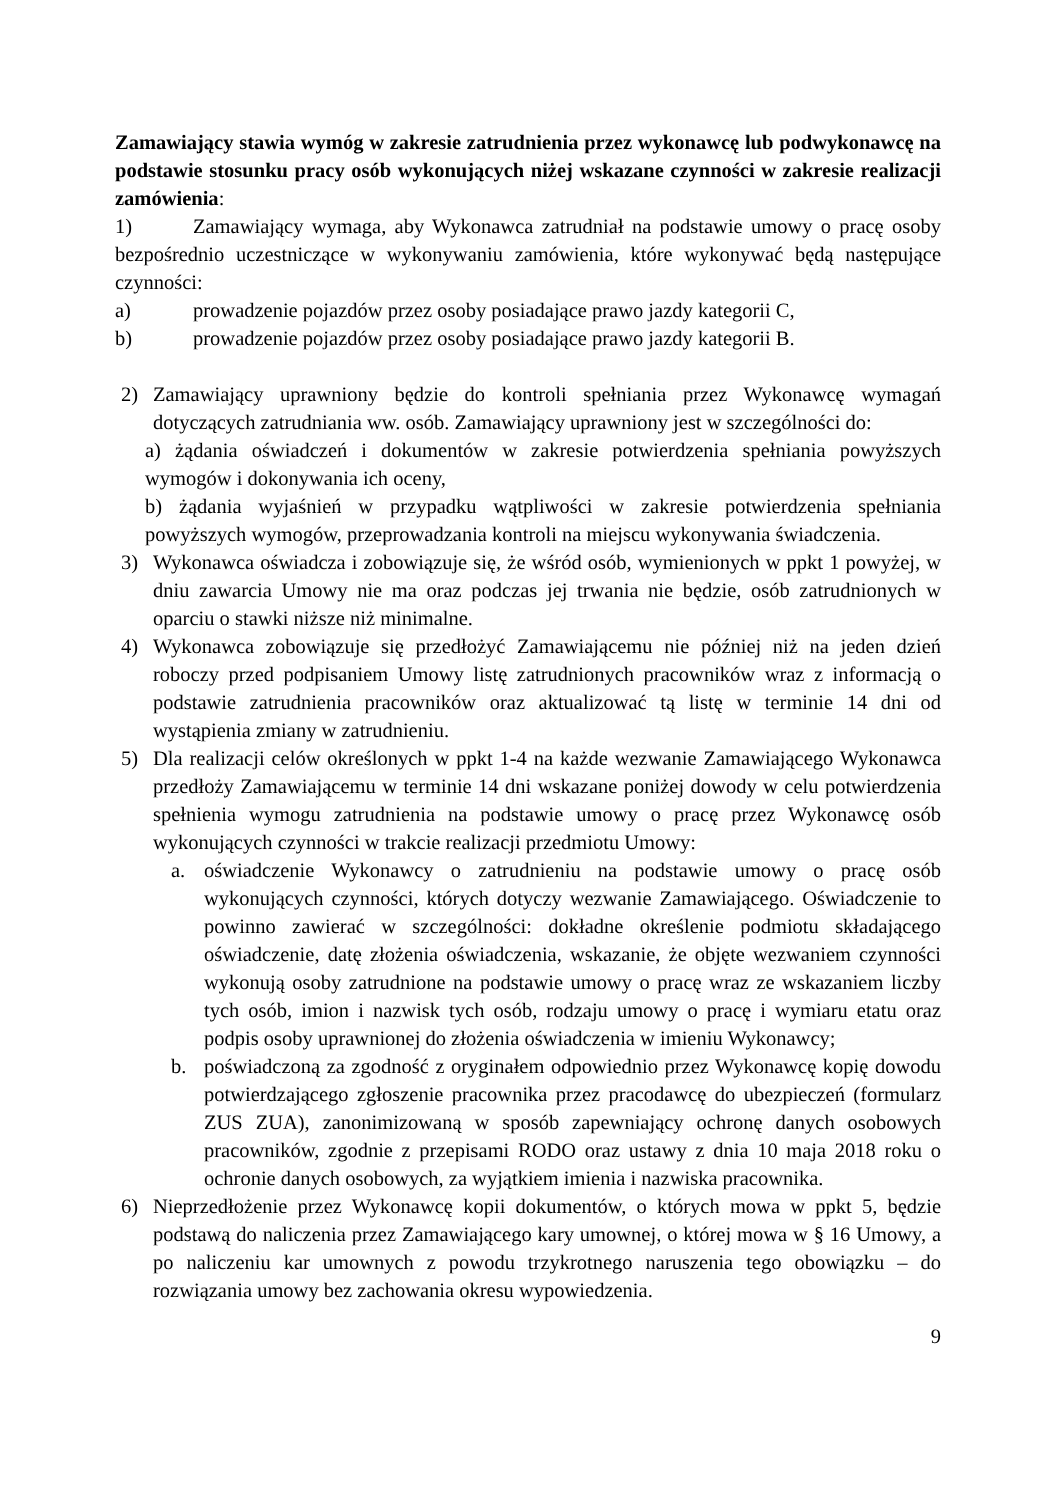Zamawiający stawia wymóg w zakresie zatrudnienia przez wykonawcę lub podwykonawcę na podstawie stosunku pracy osób wykonujących niżej wskazane czynności w zakresie realizacji zamówienia:
1) Zamawiający wymaga, aby Wykonawca zatrudniał na podstawie umowy o pracę osoby bezpośrednio uczestniczące w wykonywaniu zamówienia, które wykonywać będą następujące czynności:
a) prowadzenie pojazdów przez osoby posiadające prawo jazdy kategorii C,
b) prowadzenie pojazdów przez osoby posiadające prawo jazdy kategorii B.
2) Zamawiający uprawniony będzie do kontroli spełniania przez Wykonawcę wymagań dotyczących zatrudniania ww. osób. Zamawiający uprawniony jest w szczególności do:
a) żądania oświadczeń i dokumentów w zakresie potwierdzenia spełniania powyższych wymogów i dokonywania ich oceny,
b) żądania wyjaśnień w przypadku wątpliwości w zakresie potwierdzenia spełniania powyższych wymogów, przeprowadzania kontroli na miejscu wykonywania świadczenia.
3) Wykonawca oświadcza i zobowiązuje się, że wśród osób, wymienionych w ppkt 1 powyżej, w dniu zawarcia Umowy nie ma oraz podczas jej trwania nie będzie, osób zatrudnionych w oparciu o stawki niższe niż minimalne.
4) Wykonawca zobowiązuje się przedłożyć Zamawiającemu nie później niż na jeden dzień roboczy przed podpisaniem Umowy listę zatrudnionych pracowników wraz z informacją o podstawie zatrudnienia pracowników oraz aktualizować tą listę w terminie 14 dni od wystąpienia zmiany w zatrudnieniu.
5) Dla realizacji celów określonych w ppkt 1-4 na każde wezwanie Zamawiającego Wykonawca przedłoży Zamawiającemu w terminie 14 dni wskazane poniżej dowody w celu potwierdzenia spełnienia wymogu zatrudnienia na podstawie umowy o pracę przez Wykonawcę osób wykonujących czynności w trakcie realizacji przedmiotu Umowy:
a. oświadczenie Wykonawcy o zatrudnieniu na podstawie umowy o pracę osób wykonujących czynności, których dotyczy wezwanie Zamawiającego. Oświadczenie to powinno zawierać w szczególności: dokładne określenie podmiotu składającego oświadczenie, datę złożenia oświadczenia, wskazanie, że objęte wezwaniem czynności wykonują osoby zatrudnione na podstawie umowy o pracę wraz ze wskazaniem liczby tych osób, imion i nazwisk tych osób, rodzaju umowy o pracę i wymiaru etatu oraz podpis osoby uprawnionej do złożenia oświadczenia w imieniu Wykonawcy;
b. poświadczoną za zgodność z oryginałem odpowiednio przez Wykonawcę kopię dowodu potwierdzającego zgłoszenie pracownika przez pracodawcę do ubezpieczeń (formularz ZUS ZUA), zanonimizowaną w sposób zapewniający ochronę danych osobowych pracowników, zgodnie z przepisami RODO oraz ustawy z dnia 10 maja 2018 roku o ochronie danych osobowych, za wyjątkiem imienia i nazwiska pracownika.
6) Nieprzedłożenie przez Wykonawcę kopii dokumentów, o których mowa w ppkt 5, będzie podstawą do naliczenia przez Zamawiającego kary umownej, o której mowa w § 16 Umowy, a po naliczeniu kar umownych z powodu trzykrotnego naruszenia tego obowiązku – do rozwiązania umowy bez zachowania okresu wypowiedzenia.
9